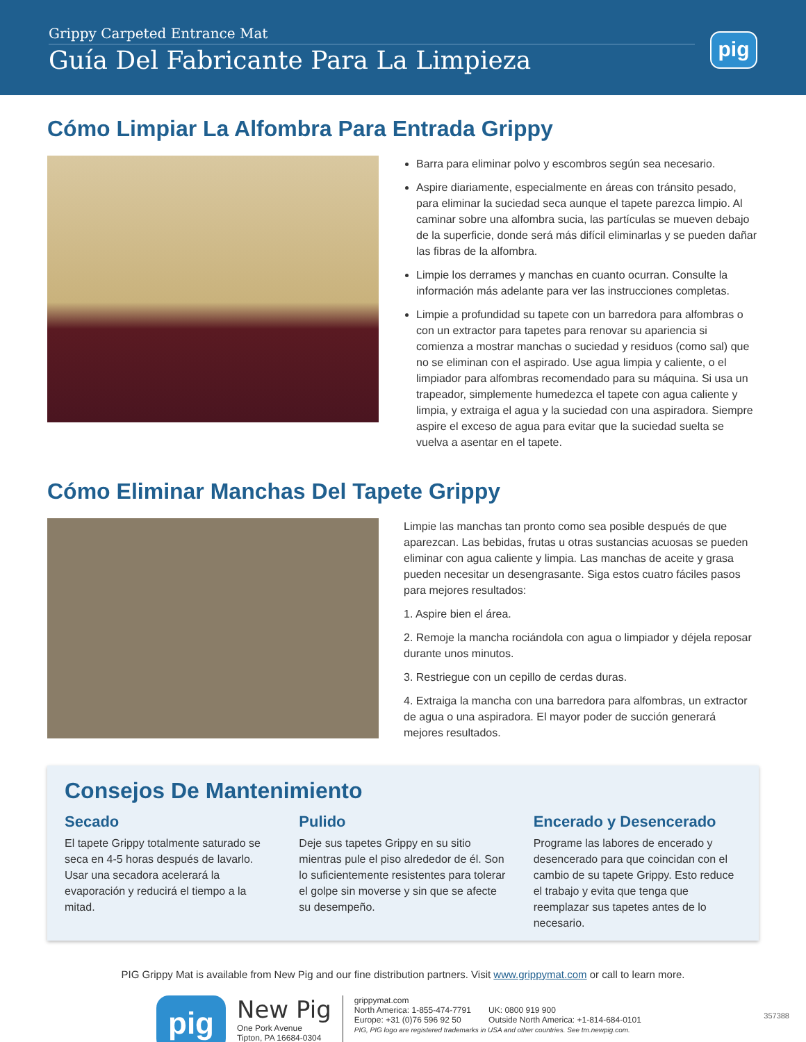Grippy Carpeted Entrance Mat
Guía Del Fabricante Para La Limpieza
pig
Cómo Limpiar La Alfombra Para Entrada Grippy
Barra para eliminar polvo y escombros según sea necesario.
Aspire diariamente, especialmente en áreas con tránsito pesado, para eliminar la suciedad seca aunque el tapete parezca limpio. Al caminar sobre una alfombra sucia, las partículas se mueven debajo de la superficie, donde será más difícil eliminarlas y se pueden dañar las fibras de la alfombra.
Limpie los derrames y manchas en cuanto ocurran. Consulte la información más adelante para ver las instrucciones completas.
Limpie a profundidad su tapete con un barredora para alfombras o con un extractor para tapetes para renovar su apariencia si comienza a mostrar manchas o suciedad y residuos (como sal) que no se eliminan con el aspirado. Use agua limpia y caliente, o el limpiador para alfombras recomendado para su máquina. Si usa un trapeador, simplemente humedezca el tapete con agua caliente y limpia, y extraiga el agua y la suciedad con una aspiradora. Siempre aspire el exceso de agua para evitar que la suciedad suelta se vuelva a asentar en el tapete.
Cómo Eliminar Manchas Del Tapete Grippy
Limpie las manchas tan pronto como sea posible después de que aparezcan. Las bebidas, frutas u otras sustancias acuosas se pueden eliminar con agua caliente y limpia. Las manchas de aceite y grasa pueden necesitar un desengrasante. Siga estos cuatro fáciles pasos para mejores resultados:
1. Aspire bien el área.
2. Remoje la mancha rociándola con agua o limpiador y déjela reposar durante unos minutos.
3. Restriegue con un cepillo de cerdas duras.
4. Extraiga la mancha con una barredora para alfombras, un extractor de agua o una aspiradora. El mayor poder de succión generará mejores resultados.
Consejos De Mantenimiento
Secado
El tapete Grippy totalmente saturado se seca en 4-5 horas después de lavarlo. Usar una secadora acelerará la evaporación y reducirá el tiempo a la mitad.
Pulido
Deje sus tapetes Grippy en su sitio mientras pule el piso alrededor de él. Son lo suficientemente resistentes para tolerar el golpe sin moverse y sin que se afecte su desempeño.
Encerado y Desencerado
Programe las labores de encerado y desencerado para que coincidan con el cambio de su tapete Grippy. Esto reduce el trabajo y evita que tenga que reemplazar sus tapetes antes de lo necesario.
PIG Grippy Mat is available from New Pig and our fine distribution partners. Visit www.grippymat.com or call to learn more.
pig
New Pig
One Pork Avenue
Tipton, PA 16684-0304
grippymat.com
North America: 1-855-474-7791 UK: 0800 919 900
Europe: +31 (0)76 596 92 50 Outside North America: +1-814-684-0101
PIG, PIG logo are registered trademarks in USA and other countries. See tm.newpig.com.
357388